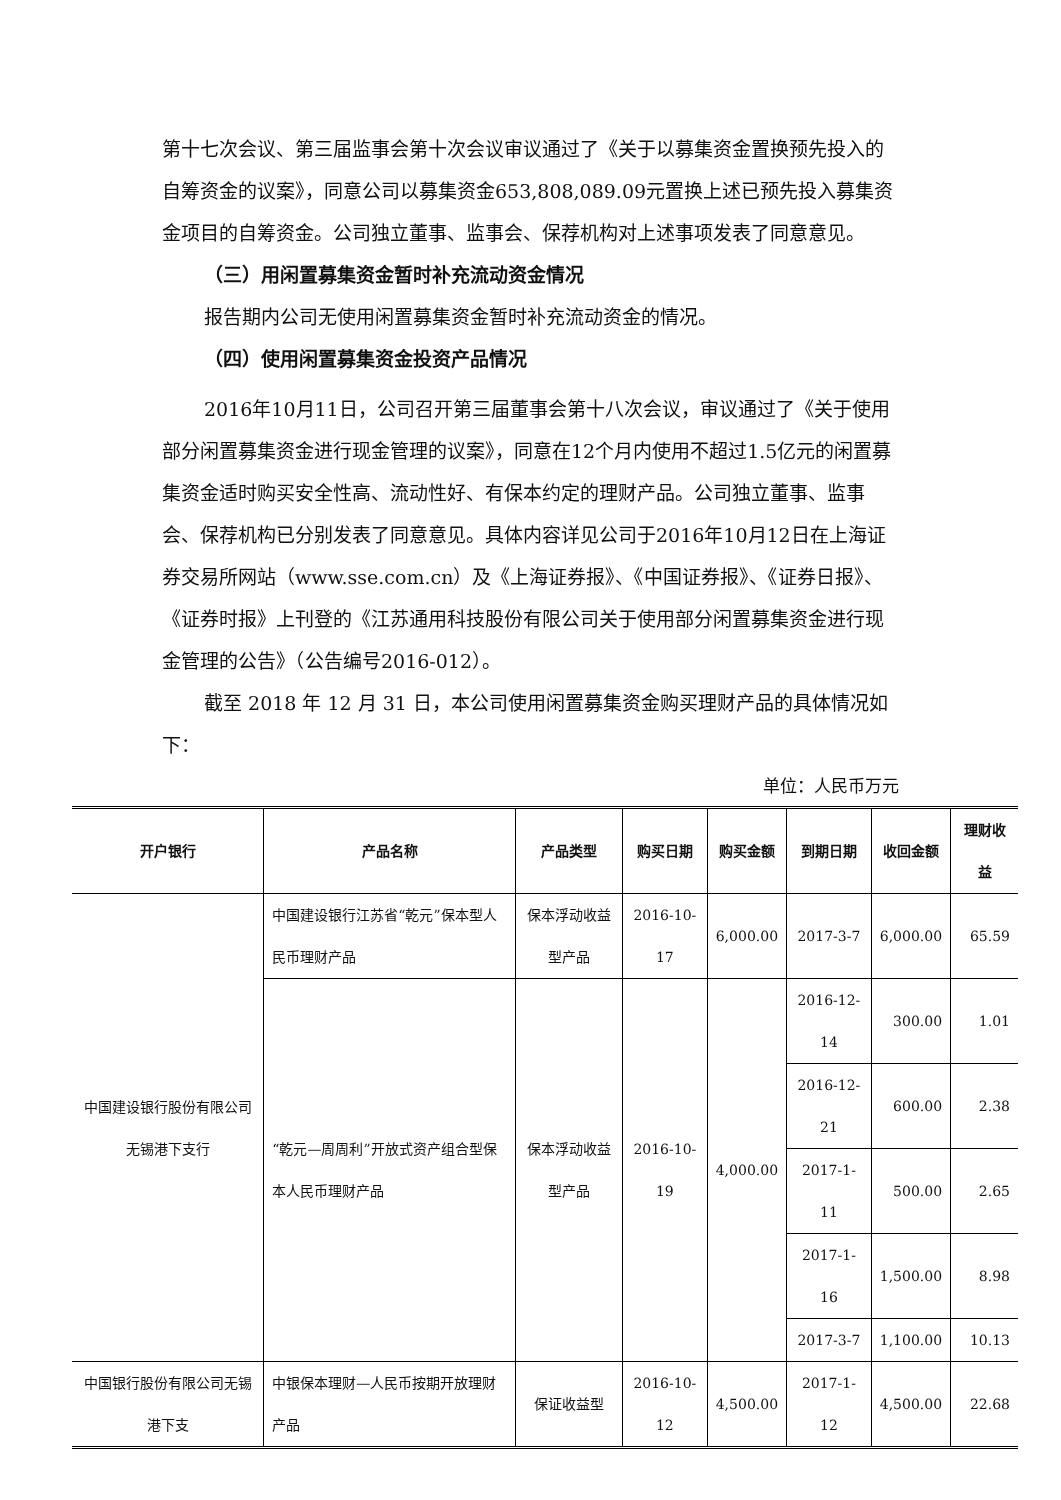第十七次会议、第三届监事会第十次会议审议通过了《关于以募集资金置换预先投入的自筹资金的议案》，同意公司以募集资金653,808,089.09元置换上述已预先投入募集资金项目的自筹资金。公司独立董事、监事会、保荐机构对上述事项发表了同意意见。
（三）用闲置募集资金暂时补充流动资金情况
报告期内公司无使用闲置募集资金暂时补充流动资金的情况。
（四）使用闲置募集资金投资产品情况
2016年10月11日，公司召开第三届董事会第十八次会议，审议通过了《关于使用部分闲置募集资金进行现金管理的议案》，同意在12个月内使用不超过1.5亿元的闲置募集资金适时购买安全性高、流动性好、有保本约定的理财产品。公司独立董事、监事会、保荐机构已分别发表了同意意见。具体内容详见公司于2016年10月12日在上海证券交易所网站（www.sse.com.cn）及《上海证券报》、《中国证券报》、《证券日报》、《证券时报》上刊登的《江苏通用科技股份有限公司关于使用部分闲置募集资金进行现金管理的公告》（公告编号2016-012）。
截至 2018 年 12 月 31 日，本公司使用闲置募集资金购买理财产品的具体情况如下：
单位：人民币万元
| 开户银行 | 产品名称 | 产品类型 | 购买日期 | 购买金额 | 到期日期 | 收回金额 | 理财收益 |
| --- | --- | --- | --- | --- | --- | --- | --- |
| 中国建设银行股份有限公司无锡港下支行 | 中国建设银行江苏省“乾元”保本型人民币理财产品 | 保本浮动收益型产品 | 2016-10-17 | 6,000.00 | 2017-3-7 | 6,000.00 | 65.59 |
| | “乾元—周周利”开放式资产组合型保本人民币理财产品 | 保本浮动收益型产品 | 2016-10-19 | 4,000.00 | 2016-12-14 | 300.00 | 1.01 |
| | | | | | 2016-12-21 | 600.00 | 2.38 |
| | | | | | 2017-1-11 | 500.00 | 2.65 |
| | | | | | 2017-1-16 | 1,500.00 | 8.98 |
| | | | | | 2017-3-7 | 1,100.00 | 10.13 |
| 中国银行股份有限公司无锡港下支 | 中银保本理财—人民币按期开放理财产品 | 保证收益型 | 2016-10-12 | 4,500.00 | 2017-1-12 | 4,500.00 | 22.68 |